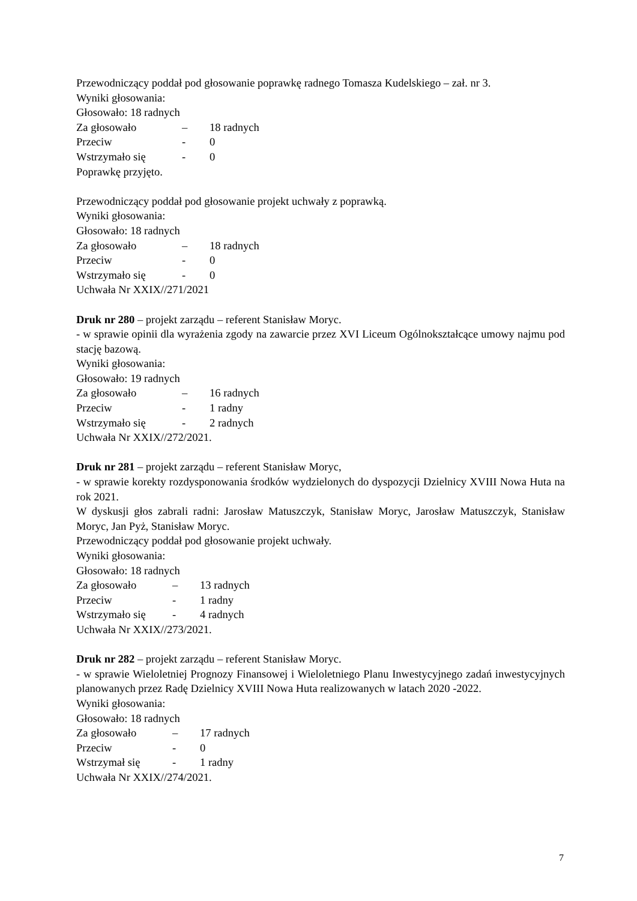Przewodniczący poddał pod głosowanie poprawkę radnego Tomasza Kudelskiego – zał. nr 3.
Wyniki głosowania:
Głosowało: 18 radnych
Za głosowało – 18 radnych
Przeciw - 0
Wstrzymało się - 0
Poprawkę przyjęto.
Przewodniczący poddał pod głosowanie projekt uchwały z poprawką.
Wyniki głosowania:
Głosowało: 18 radnych
Za głosowało – 18 radnych
Przeciw - 0
Wstrzymało się - 0
Uchwała Nr XXIX//271/2021
Druk nr 280 – projekt zarządu – referent Stanisław Moryc.
- w sprawie opinii dla wyrażenia zgody na zawarcie przez XVI Liceum Ogólnokształcące umowy najmu pod stację bazową.
Wyniki głosowania:
Głosowało: 19 radnych
Za głosowało – 16 radnych
Przeciw - 1 radny
Wstrzymało się - 2 radnych
Uchwała Nr XXIX//272/2021.
Druk nr 281 – projekt zarządu – referent Stanisław Moryc,
- w sprawie korekty rozdysponowania środków wydzielonych do dyspozycji Dzielnicy XVIII Nowa Huta na rok 2021.
W dyskusji głos zabrali radni: Jarosław Matuszczyk, Stanisław Moryc, Jarosław Matuszczyk, Stanisław Moryc, Jan Pyż, Stanisław Moryc.
Przewodniczący poddał pod głosowanie projekt uchwały.
Wyniki głosowania:
Głosowało: 18 radnych
Za głosowało – 13 radnych
Przeciw - 1 radny
Wstrzymało się - 4 radnych
Uchwała Nr XXIX//273/2021.
Druk nr 282 – projekt zarządu – referent Stanisław Moryc.
- w sprawie Wieloletniej Prognozy Finansowej i Wieloletniego Planu Inwestycyjnego zadań inwestycyjnych planowanych przez Radę Dzielnicy XVIII Nowa Huta realizowanych w latach 2020 -2022.
Wyniki głosowania:
Głosowało: 18 radnych
Za głosowało – 17 radnych
Przeciw - 0
Wstrzymał się - 1 radny
Uchwała Nr XXIX//274/2021.
7